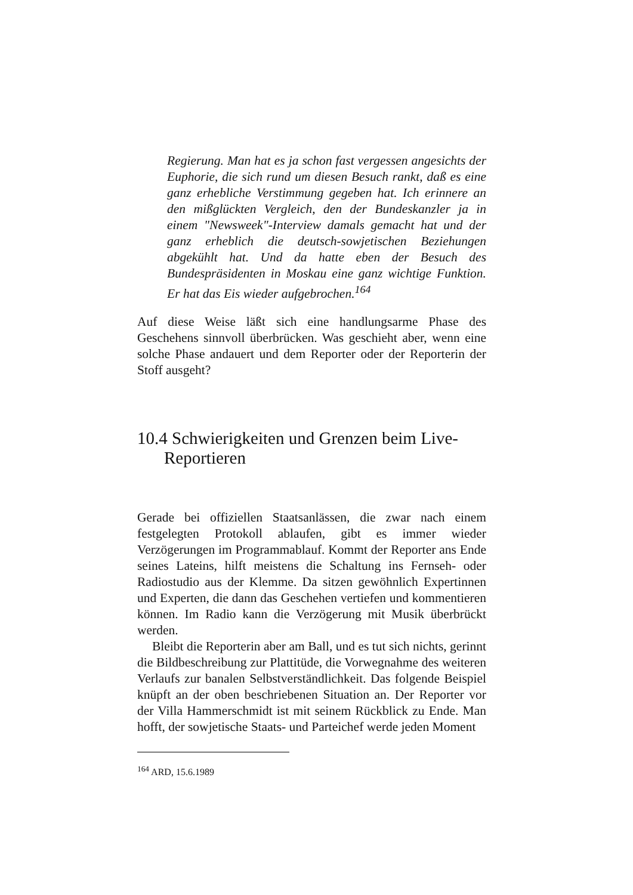Regierung. Man hat es ja schon fast vergessen angesichts der Euphorie, die sich rund um diesen Besuch rankt, daß es eine ganz erhebliche Verstimmung gegeben hat. Ich erinnere an den mißglückten Vergleich, den der Bundeskanzler ja in einem "Newsweek"-Interview damals gemacht hat und der ganz erheblich die deutsch-sowjetischen Beziehungen abgekühlt hat. Und da hatte eben der Besuch des Bundespräsidenten in Moskau eine ganz wichtige Funktion. Er hat das Eis wieder aufgebrochen.<sup>164</sup>
Auf diese Weise läßt sich eine handlungsarme Phase des Geschehens sinnvoll überbrücken. Was geschieht aber, wenn eine solche Phase andauert und dem Reporter oder der Reporterin der Stoff ausgeht?
10.4 Schwierigkeiten und Grenzen beim Live-Reportieren
Gerade bei offiziellen Staatsanlässen, die zwar nach einem festgelegten Protokoll ablaufen, gibt es immer wieder Verzögerungen im Programmablauf. Kommt der Reporter ans Ende seines Lateins, hilft meistens die Schaltung ins Fernseh- oder Radiostudio aus der Klemme. Da sitzen gewöhnlich Expertinnen und Experten, die dann das Geschehen vertiefen und kommentieren können. Im Radio kann die Verzögerung mit Musik überbrückt werden.
Bleibt die Reporterin aber am Ball, und es tut sich nichts, gerinnt die Bildbeschreibung zur Plattitüde, die Vorwegnahme des weiteren Verlaufs zur banalen Selbstverständlichkeit. Das folgende Beispiel knüpft an der oben beschriebenen Situation an. Der Reporter vor der Villa Hammerschmidt ist mit seinem Rückblick zu Ende. Man hofft, der sowjetische Staats- und Parteichef werde jeden Moment
<sup>164</sup> ARD, 15.6.1989